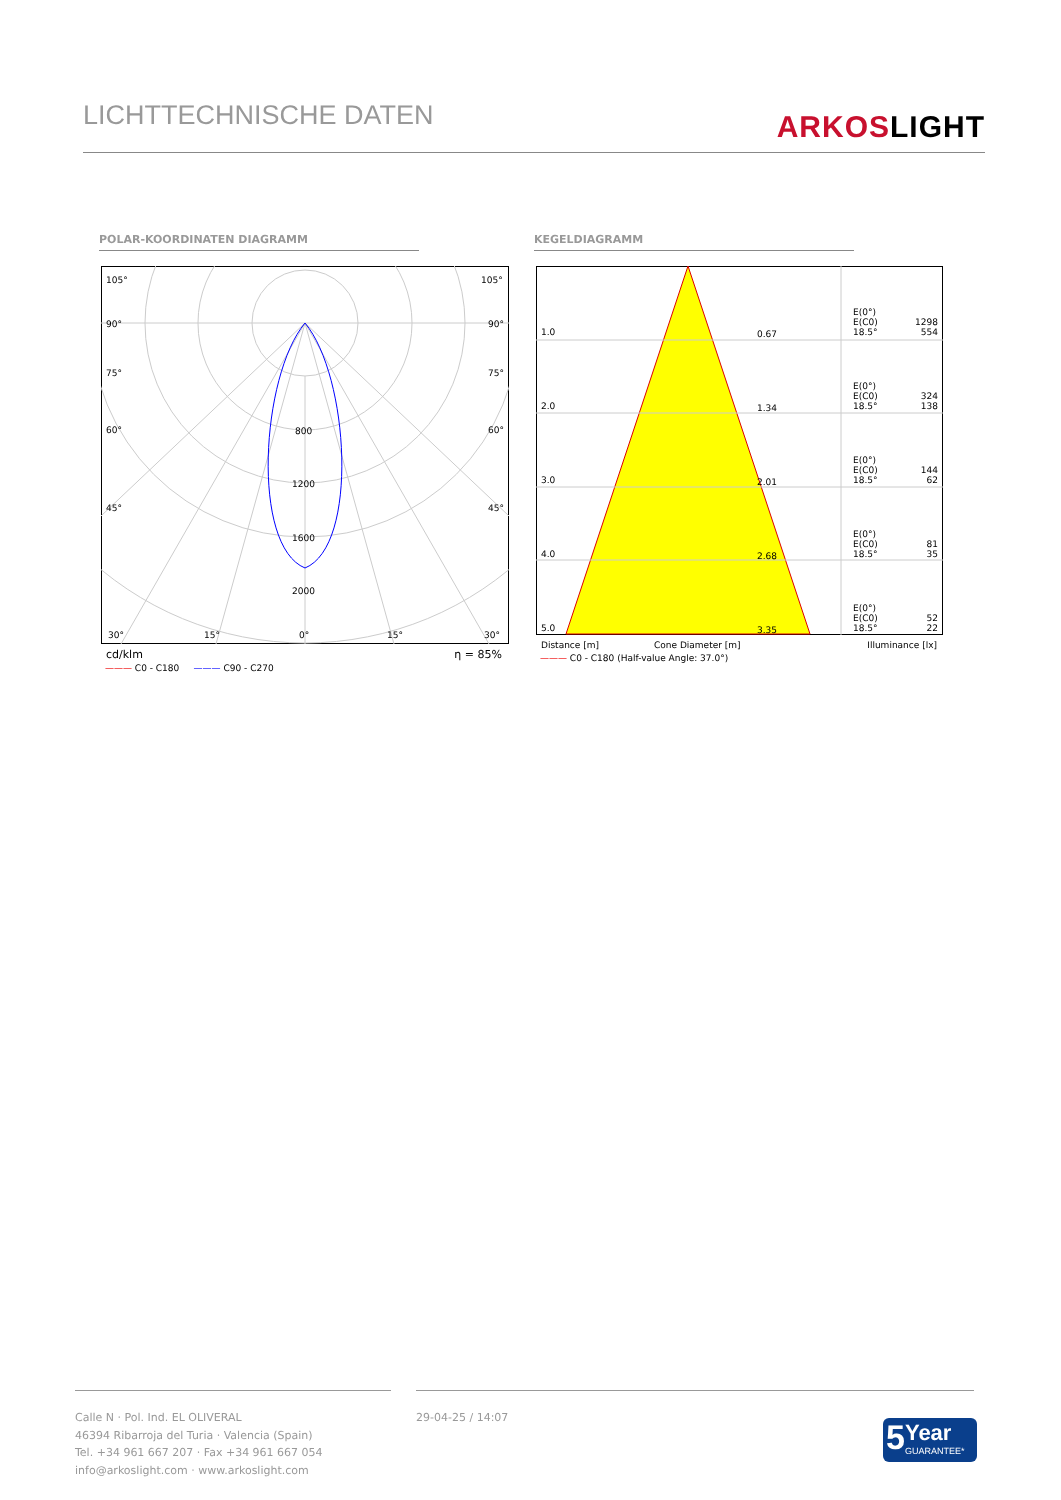LICHTTECHNISCHE DATEN
ARKOSLIGHT
POLAR-KOORDINATEN DIAGRAMM KEGELDIAGRAMM
105°
105°
90°
90°
75°
75°
60°
60°
45°
45°
800
1200
1600
2000
30°
15°
0°
15°
30°
cd/klm η = 85%
——— C0 - C180 ——— C90 - C270
| 1.0 | 0.67 | E(0°) E(C0) 18.5° | 1298 554 |
| 2.0 | 1.34 | E(0°) E(C0) 18.5° | 324 138 |
| 3.0 | 2.01 | E(0°) E(C0) 18.5° | 144 62 |
| 4.0 | 2.68 | E(0°) E(C0) 18.5° | 81 35 |
| 5.0 | 3.35 | E(0°) E(C0) 18.5° | 52 22 |
Distance [m] Cone Diameter [m] Illuminance [lx]
——— C0 - C180 (Half-value Angle: 37.0°)
Calle N · Pol. Ind. EL OLIVERAL
46394 Ribarroja del Turia · Valencia (Spain)
Tel. +34 961 667 207 · Fax +34 961 667 054
info@arkoslight.com · www.arkoslight.com
29-04-25 / 14:07
5
Year
GUARANTEE*